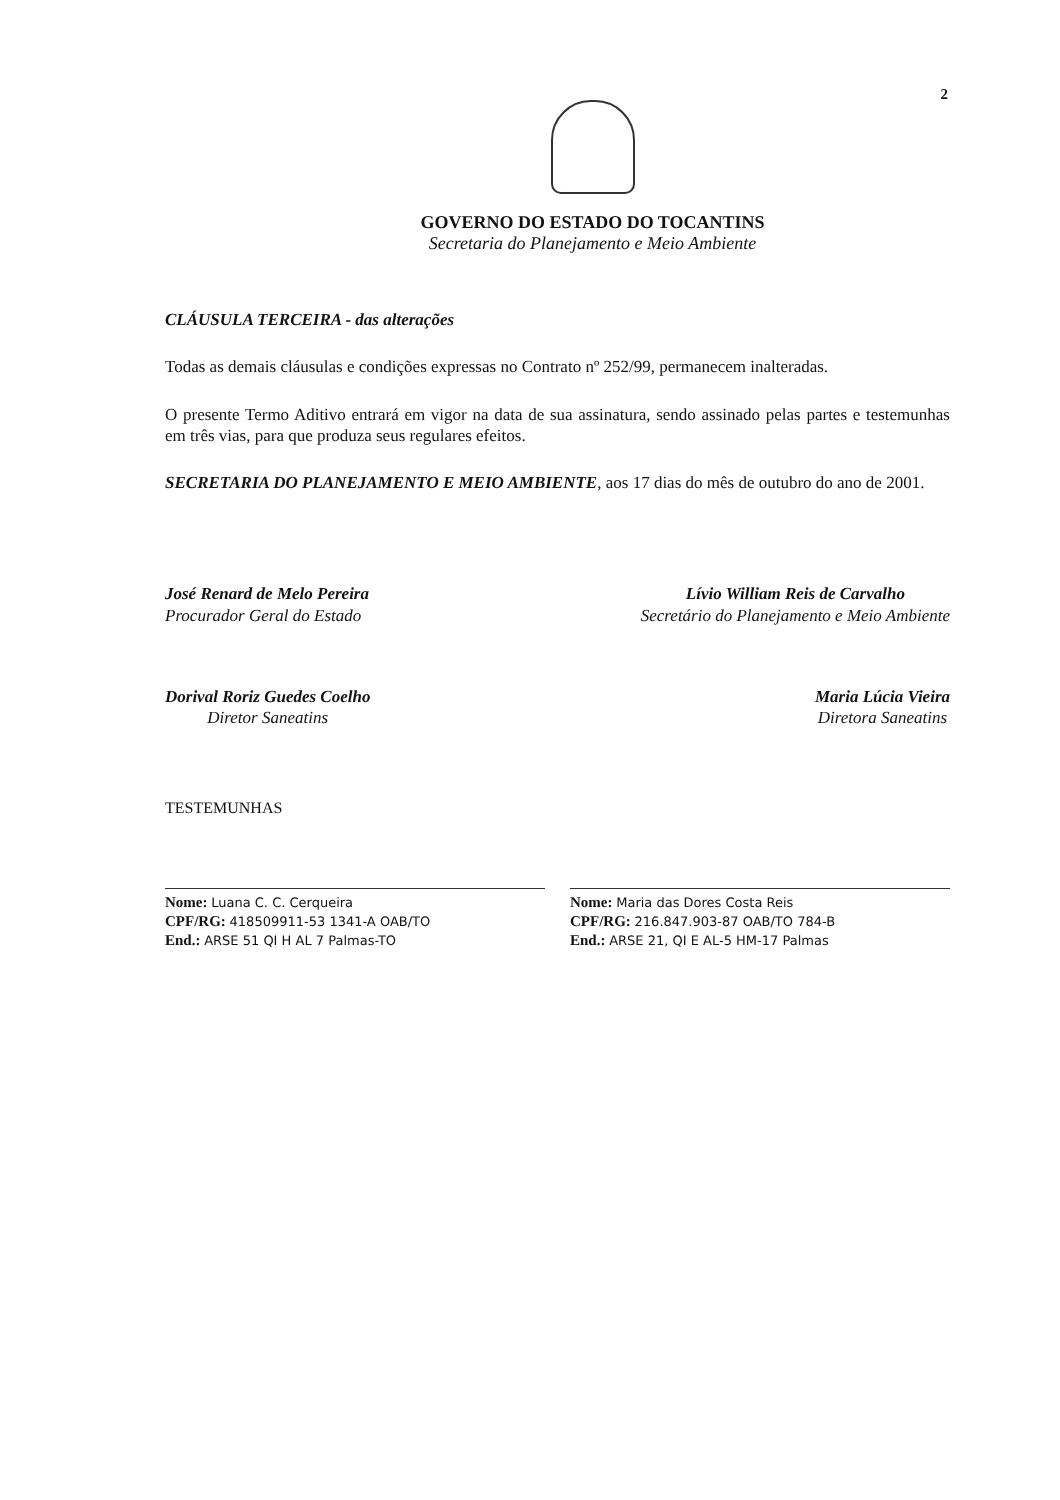2
GOVERNO DO ESTADO DO TOCANTINS
Secretaria do Planejamento e Meio Ambiente
CLÁUSULA TERCEIRA - das alterações
Todas as demais cláusulas e condições expressas no Contrato nº 252/99, permanecem inalteradas.
O presente Termo Aditivo entrará em vigor na data de sua assinatura, sendo assinado pelas partes e testemunhas em três vias, para que produza seus regulares efeitos.
SECRETARIA DO PLANEJAMENTO E MEIO AMBIENTE, aos 17 dias do mês de outubro do ano de 2001.
José Renard de Melo Pereira
Procurador Geral do Estado
Lívio William Reis de Carvalho
Secretário do Planejamento e Meio Ambiente
Dorival Roriz Guedes Coelho
Diretor Saneatins
Maria Lúcia Vieira
Diretora Saneatins
TESTEMUNHAS
Nome: Luana C. C. Cerqueira
CPF/RG: 418509911-53 1341-A OAB/TO
End.: ARSE 51 QI H AL 7 Palmas-TO
Nome: Maria das Dores Costa Reis
CPF/RG: 216.847.903-87 OAB/TO 784-B
End.: ARSE 21, QI E AL-5 HM-17 Palmas